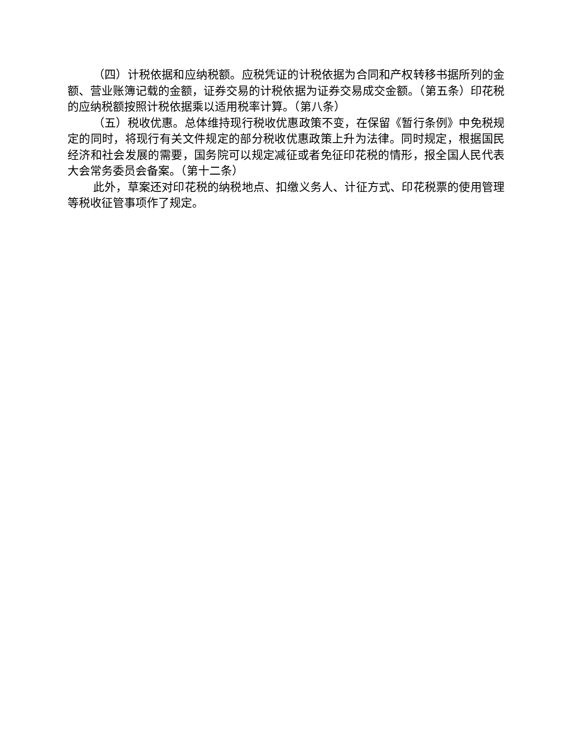（四）计税依据和应纳税额。应税凭证的计税依据为合同和产权转移书据所列的金额、营业账簿记载的金额，证券交易的计税依据为证券交易成交金额。（第五条）印花税的应纳税额按照计税依据乘以适用税率计算。（第八条）
（五）税收优惠。总体维持现行税收优惠政策不变，在保留《暂行条例》中免税规定的同时，将现行有关文件规定的部分税收优惠政策上升为法律。同时规定，根据国民经济和社会发展的需要，国务院可以规定减征或者免征印花税的情形，报全国人民代表大会常务委员会备案。（第十二条）
此外，草案还对印花税的纳税地点、扣缴义务人、计征方式、印花税票的使用管理等税收征管事项作了规定。